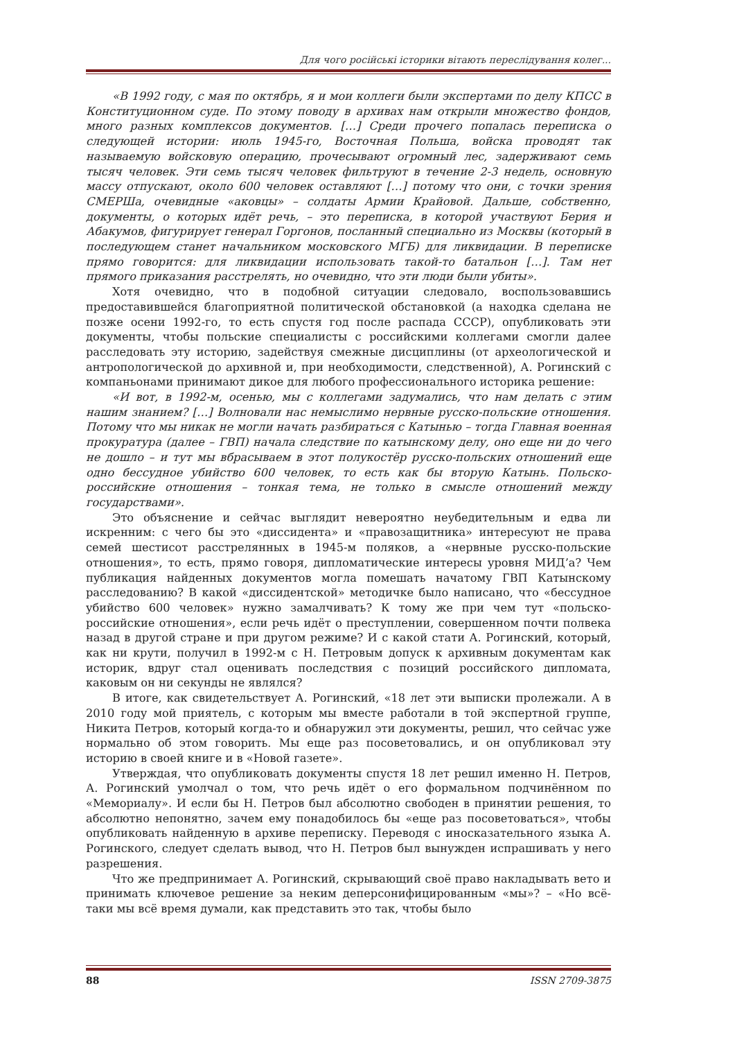Для чого російські історики вітають переслідування колег...
«В 1992 году, с мая по октябрь, я и мои коллеги были экспертами по делу КПСС в Конституционном суде. По этому поводу в архивах нам открыли множество фондов, много разных комплексов документов. […] Среди прочего попалась переписка о следующей истории: июль 1945-го, Восточная Польша, войска проводят так называемую войсковую операцию, прочесывают огромный лес, задерживают семь тысяч человек. Эти семь тысяч человек фильтруют в течение 2-3 недель, основную массу отпускают, около 600 человек оставляют […] потому что они, с точки зрения СМЕРШа, очевидные «аковцы» – солдаты Армии Крайовой. Дальше, собственно, документы, о которых идёт речь, – это переписка, в которой участвуют Берия и Абакумов, фигурирует генерал Горгонов, посланный специально из Москвы (который в последующем станет начальником московского МГБ) для ликвидации. В переписке прямо говорится: для ликвидации использовать такой-то батальон […]. Там нет прямого приказания расстрелять, но очевидно, что эти люди были убиты».
Хотя очевидно, что в подобной ситуации следовало, воспользовавшись предоставившейся благоприятной политической обстановкой (а находка сделана не позже осени 1992-го, то есть спустя год после распада СССР), опубликовать эти документы, чтобы польские специалисты с российскими коллегами смогли далее расследовать эту историю, задействуя смежные дисциплины (от археологической и антропологической до архивной и, при необходимости, следственной), А. Рогинский с компаньонами принимают дикое для любого профессионального историка решение:
«И вот, в 1992-м, осенью, мы с коллегами задумались, что нам делать с этим нашим знанием? […] Волновали нас немыслимо нервные русско-польские отношения. Потому что мы никак не могли начать разбираться с Катынью – тогда Главная военная прокуратура (далее – ГВП) начала следствие по катынскому делу, оно еще ни до чего не дошло – и тут мы вбрасываем в этот полукостёр русско-польских отношений еще одно бессудное убийство 600 человек, то есть как бы вторую Катынь. Польско-российские отношения – тонкая тема, не только в смысле отношений между государствами».
Это объяснение и сейчас выглядит невероятно неубедительным и едва ли искренним: с чего бы это «диссидента» и «правозащитника» интересуют не права семей шестисот расстрелянных в 1945-м поляков, а «нервные русско-польские отношения», то есть, прямо говоря, дипломатические интересы уровня МИД’а? Чем публикация найденных документов могла помешать начатому ГВП Катынскому расследованию? В какой «диссидентской» методичке было написано, что «бессудное убийство 600 человек» нужно замалчивать? К тому же при чем тут «польско-российские отношения», если речь идёт о преступлении, совершенном почти полвека назад в другой стране и при другом режиме? И с какой стати А. Рогинский, который, как ни крути, получил в 1992-м с Н. Петровым допуск к архивным документам как историк, вдруг стал оценивать последствия с позиций российского дипломата, каковым он ни секунды не являлся?
В итоге, как свидетельствует А. Рогинский, «18 лет эти выписки пролежали. А в 2010 году мой приятель, с которым мы вместе работали в той экспертной группе, Никита Петров, который когда-то и обнаружил эти документы, решил, что сейчас уже нормально об этом говорить. Мы еще раз посоветовались, и он опубликовал эту историю в своей книге и в «Новой газете».
Утверждая, что опубликовать документы спустя 18 лет решил именно Н. Петров, А. Рогинский умолчал о том, что речь идёт о его формальном подчинённом по «Мемориалу». И если бы Н. Петров был абсолютно свободен в принятии решения, то абсолютно непонятно, зачем ему понадобилось бы «еще раз посоветоваться», чтобы опубликовать найденную в архиве переписку. Переводя с иносказательного языка А. Рогинского, следует сделать вывод, что Н. Петров был вынужден испрашивать у него разрешения.
Что же предпринимает А. Рогинский, скрывающий своё право накладывать вето и принимать ключевое решение за неким деперсонифицированным «мы»? – «Но всё-таки мы всё время думали, как представить это так, чтобы было
88 ISSN 2709-3875